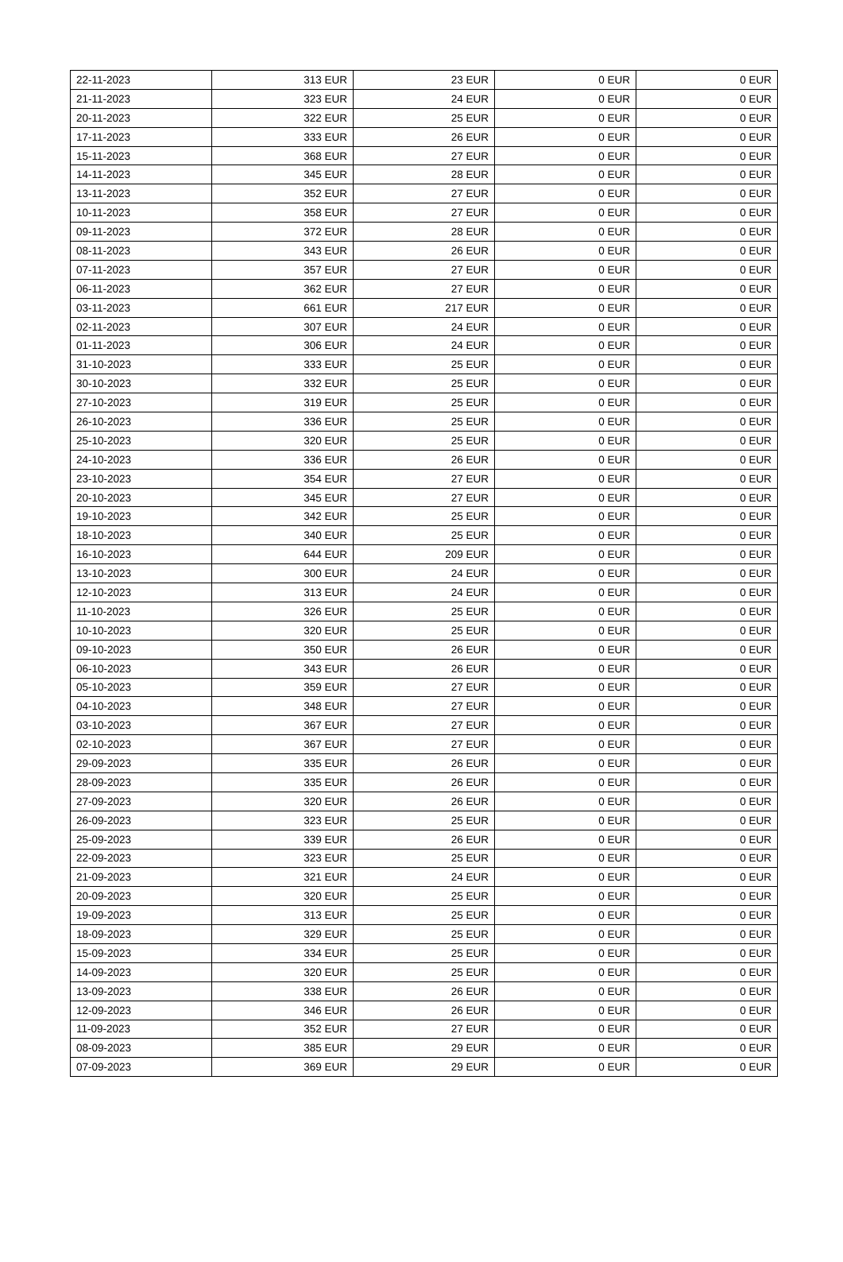| 22-11-2023 | 313 EUR | 23 EUR | 0 EUR | 0 EUR |
| 21-11-2023 | 323 EUR | 24 EUR | 0 EUR | 0 EUR |
| 20-11-2023 | 322 EUR | 25 EUR | 0 EUR | 0 EUR |
| 17-11-2023 | 333 EUR | 26 EUR | 0 EUR | 0 EUR |
| 15-11-2023 | 368 EUR | 27 EUR | 0 EUR | 0 EUR |
| 14-11-2023 | 345 EUR | 28 EUR | 0 EUR | 0 EUR |
| 13-11-2023 | 352 EUR | 27 EUR | 0 EUR | 0 EUR |
| 10-11-2023 | 358 EUR | 27 EUR | 0 EUR | 0 EUR |
| 09-11-2023 | 372 EUR | 28 EUR | 0 EUR | 0 EUR |
| 08-11-2023 | 343 EUR | 26 EUR | 0 EUR | 0 EUR |
| 07-11-2023 | 357 EUR | 27 EUR | 0 EUR | 0 EUR |
| 06-11-2023 | 362 EUR | 27 EUR | 0 EUR | 0 EUR |
| 03-11-2023 | 661 EUR | 217 EUR | 0 EUR | 0 EUR |
| 02-11-2023 | 307 EUR | 24 EUR | 0 EUR | 0 EUR |
| 01-11-2023 | 306 EUR | 24 EUR | 0 EUR | 0 EUR |
| 31-10-2023 | 333 EUR | 25 EUR | 0 EUR | 0 EUR |
| 30-10-2023 | 332 EUR | 25 EUR | 0 EUR | 0 EUR |
| 27-10-2023 | 319 EUR | 25 EUR | 0 EUR | 0 EUR |
| 26-10-2023 | 336 EUR | 25 EUR | 0 EUR | 0 EUR |
| 25-10-2023 | 320 EUR | 25 EUR | 0 EUR | 0 EUR |
| 24-10-2023 | 336 EUR | 26 EUR | 0 EUR | 0 EUR |
| 23-10-2023 | 354 EUR | 27 EUR | 0 EUR | 0 EUR |
| 20-10-2023 | 345 EUR | 27 EUR | 0 EUR | 0 EUR |
| 19-10-2023 | 342 EUR | 25 EUR | 0 EUR | 0 EUR |
| 18-10-2023 | 340 EUR | 25 EUR | 0 EUR | 0 EUR |
| 16-10-2023 | 644 EUR | 209 EUR | 0 EUR | 0 EUR |
| 13-10-2023 | 300 EUR | 24 EUR | 0 EUR | 0 EUR |
| 12-10-2023 | 313 EUR | 24 EUR | 0 EUR | 0 EUR |
| 11-10-2023 | 326 EUR | 25 EUR | 0 EUR | 0 EUR |
| 10-10-2023 | 320 EUR | 25 EUR | 0 EUR | 0 EUR |
| 09-10-2023 | 350 EUR | 26 EUR | 0 EUR | 0 EUR |
| 06-10-2023 | 343 EUR | 26 EUR | 0 EUR | 0 EUR |
| 05-10-2023 | 359 EUR | 27 EUR | 0 EUR | 0 EUR |
| 04-10-2023 | 348 EUR | 27 EUR | 0 EUR | 0 EUR |
| 03-10-2023 | 367 EUR | 27 EUR | 0 EUR | 0 EUR |
| 02-10-2023 | 367 EUR | 27 EUR | 0 EUR | 0 EUR |
| 29-09-2023 | 335 EUR | 26 EUR | 0 EUR | 0 EUR |
| 28-09-2023 | 335 EUR | 26 EUR | 0 EUR | 0 EUR |
| 27-09-2023 | 320 EUR | 26 EUR | 0 EUR | 0 EUR |
| 26-09-2023 | 323 EUR | 25 EUR | 0 EUR | 0 EUR |
| 25-09-2023 | 339 EUR | 26 EUR | 0 EUR | 0 EUR |
| 22-09-2023 | 323 EUR | 25 EUR | 0 EUR | 0 EUR |
| 21-09-2023 | 321 EUR | 24 EUR | 0 EUR | 0 EUR |
| 20-09-2023 | 320 EUR | 25 EUR | 0 EUR | 0 EUR |
| 19-09-2023 | 313 EUR | 25 EUR | 0 EUR | 0 EUR |
| 18-09-2023 | 329 EUR | 25 EUR | 0 EUR | 0 EUR |
| 15-09-2023 | 334 EUR | 25 EUR | 0 EUR | 0 EUR |
| 14-09-2023 | 320 EUR | 25 EUR | 0 EUR | 0 EUR |
| 13-09-2023 | 338 EUR | 26 EUR | 0 EUR | 0 EUR |
| 12-09-2023 | 346 EUR | 26 EUR | 0 EUR | 0 EUR |
| 11-09-2023 | 352 EUR | 27 EUR | 0 EUR | 0 EUR |
| 08-09-2023 | 385 EUR | 29 EUR | 0 EUR | 0 EUR |
| 07-09-2023 | 369 EUR | 29 EUR | 0 EUR | 0 EUR |